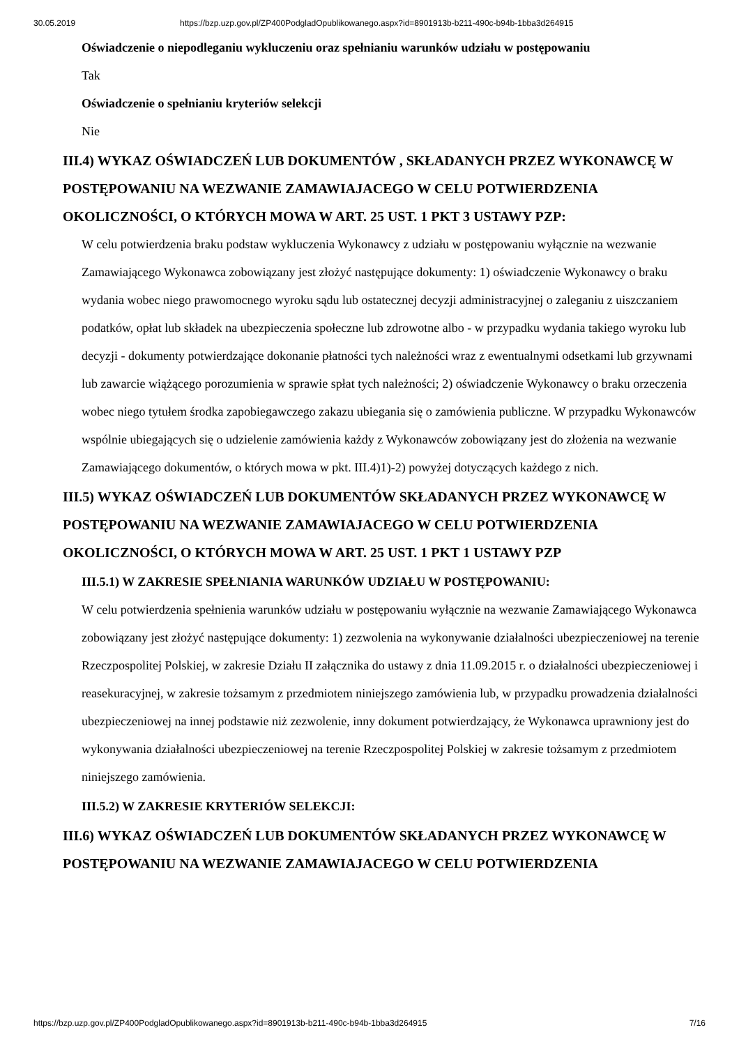30.05.2019 https://bzp.uzp.gov.pl/ZP400PodgladOpublikowanego.aspx?id=8901913b-b211-490c-b94b-1bba3d264915
Oświadczenie o niepodleganiu wykluczeniu oraz spełnianiu warunków udziału w postępowaniu
Tak
Oświadczenie o spełnianiu kryteriów selekcji
Nie
III.4) WYKAZ OŚWIADCZEŃ LUB DOKUMENTÓW , SKŁADANYCH PRZEZ WYKONAWCĘ W POSTĘPOWANIU NA WEZWANIE ZAMAWIAJACEGO W CELU POTWIERDZENIA OKOLICZNOŚCI, O KTÓRYCH MOWA W ART. 25 UST. 1 PKT 3 USTAWY PZP:
W celu potwierdzenia braku podstaw wykluczenia Wykonawcy z udziału w postępowaniu wyłącznie na wezwanie Zamawiającego Wykonawca zobowiązany jest złożyć następujące dokumenty: 1) oświadczenie Wykonawcy o braku wydania wobec niego prawomocnego wyroku sądu lub ostatecznej decyzji administracyjnej o zaleganiu z uiszczaniem podatków, opłat lub składek na ubezpieczenia społeczne lub zdrowotne albo - w przypadku wydania takiego wyroku lub decyzji - dokumenty potwierdzające dokonanie płatności tych należności wraz z ewentualnymi odsetkami lub grzywnami lub zawarcie wiążącego porozumienia w sprawie spłat tych należności; 2) oświadczenie Wykonawcy o braku orzeczenia wobec niego tytułem środka zapobiegawczego zakazu ubiegania się o zamówienia publiczne. W przypadku Wykonawców wspólnie ubiegających się o udzielenie zamówienia każdy z Wykonawców zobowiązany jest do złożenia na wezwanie Zamawiającego dokumentów, o których mowa w pkt. III.4)1)-2) powyżej dotyczących każdego z nich.
III.5) WYKAZ OŚWIADCZEŃ LUB DOKUMENTÓW SKŁADANYCH PRZEZ WYKONAWCĘ W POSTĘPOWANIU NA WEZWANIE ZAMAWIAJACEGO W CELU POTWIERDZENIA OKOLICZNOŚCI, O KTÓRYCH MOWA W ART. 25 UST. 1 PKT 1 USTAWY PZP
III.5.1) W ZAKRESIE SPEŁNIANIA WARUNKÓW UDZIAŁU W POSTĘPOWANIU:
W celu potwierdzenia spełnienia warunków udziału w postępowaniu wyłącznie na wezwanie Zamawiającego Wykonawca zobowiązany jest złożyć następujące dokumenty: 1) zezwolenia na wykonywanie działalności ubezpieczeniowej na terenie Rzeczpospolitej Polskiej, w zakresie Działu II załącznika do ustawy z dnia 11.09.2015 r. o działalności ubezpieczeniowej i reasekuracyjnej, w zakresie tożsamym z przedmiotem niniejszego zamówienia lub, w przypadku prowadzenia działalności ubezpieczeniowej na innej podstawie niż zezwolenie, inny dokument potwierdzający, że Wykonawca uprawniony jest do wykonywania działalności ubezpieczeniowej na terenie Rzeczpospolitej Polskiej w zakresie tożsamym z przedmiotem niniejszego zamówienia.
III.5.2) W ZAKRESIE KRYTERIÓW SELEKCJI:
III.6) WYKAZ OŚWIADCZEŃ LUB DOKUMENTÓW SKŁADANYCH PRZEZ WYKONAWCĘ W POSTĘPOWANIU NA WEZWANIE ZAMAWIAJACEGO W CELU POTWIERDZENIA
https://bzp.uzp.gov.pl/ZP400PodgladOpublikowanego.aspx?id=8901913b-b211-490c-b94b-1bba3d264915 7/16